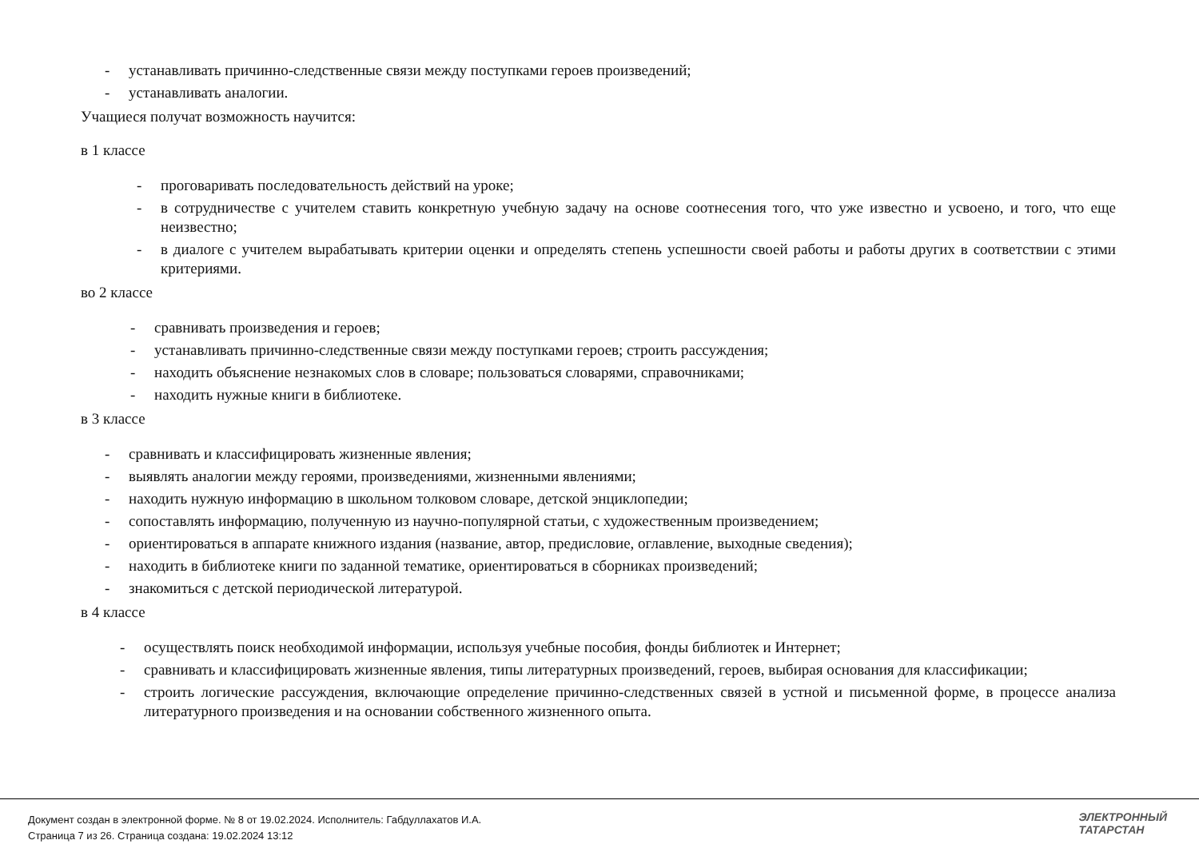- устанавливать причинно-следственные связи между поступками героев произведений;
- устанавливать аналогии.
Учащиеся получат возможность научится:
в 1 классе
- проговаривать последовательность действий на уроке;
- в сотрудничестве с учителем ставить конкретную учебную задачу на основе соотнесения того, что уже известно и усвоено, и того, что еще неизвестно;
- в диалоге с учителем вырабатывать критерии оценки и определять степень успешности своей работы и работы других в соответствии с этими критериями.
во 2 классе
- сравнивать произведения и героев;
- устанавливать причинно-следственные связи между поступками героев; строить рассуждения;
- находить объяснение незнакомых слов в словаре; пользоваться словарями, справочниками;
- находить нужные книги в библиотеке.
в 3 классе
- сравнивать и классифицировать жизненные явления;
- выявлять аналогии между героями, произведениями, жизненными явлениями;
- находить нужную информацию в школьном толковом словаре, детской энциклопедии;
- сопоставлять информацию, полученную из научно-популярной статьи, с художественным произведением;
- ориентироваться в аппарате книжного издания (название, автор, предисловие, оглавление, выходные сведения);
- находить в библиотеке книги по заданной тематике, ориентироваться в сборниках произведений;
- знакомиться с детской периодической литературой.
в 4 классе
- осуществлять поиск необходимой информации, используя учебные пособия, фонды библиотек и Интернет;
- сравнивать и классифицировать жизненные явления, типы литературных произведений, героев, выбирая основания для классификации;
- строить логические рассуждения, включающие определение причинно-следственных связей в устной и письменной форме, в процессе анализа литературного произведения и на основании собственного жизненного опыта.
Документ создан в электронной форме. № 8 от 19.02.2024. Исполнитель: Габдуллахатов И.А.
Страница 7 из 26. Страница создана: 19.02.2024 13:12
ЭЛЕКТРОННЫЙ
ТАТАРСТАН